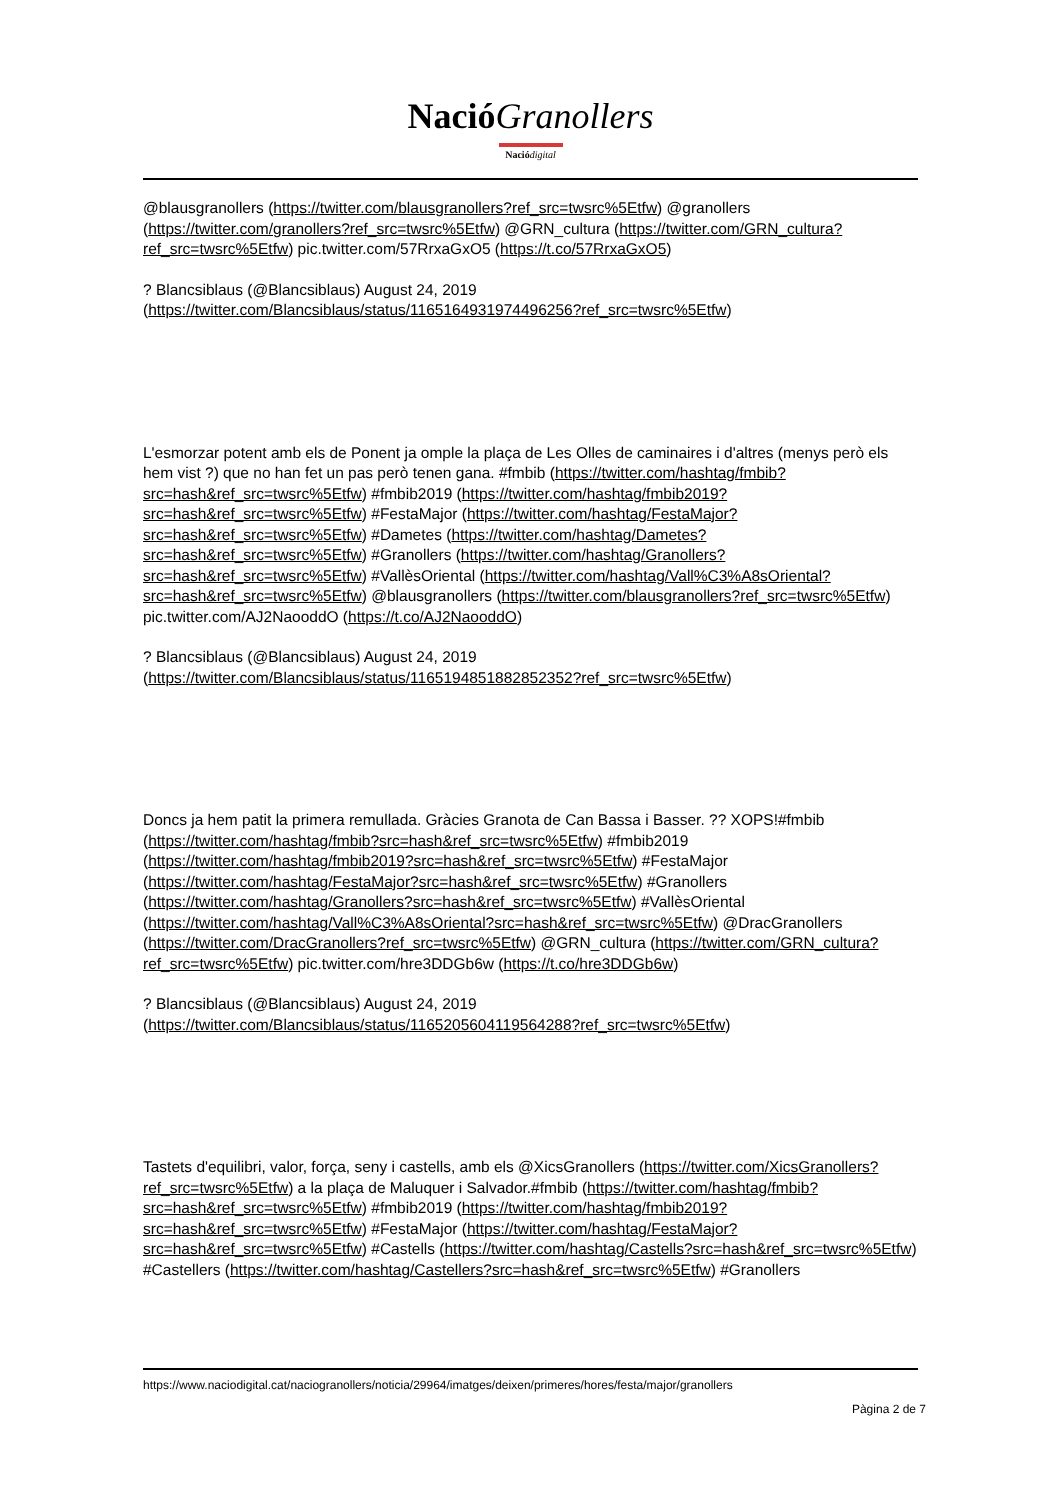Nació Granollers
Nació digital
@blausgranollers (https://twitter.com/blausgranollers?ref_src=twsrc%5Etfw) @granollers (https://twitter.com/granollers?ref_src=twsrc%5Etfw) @GRN_cultura (https://twitter.com/GRN_cultura?ref_src=twsrc%5Etfw) pic.twitter.com/57RrxaGxO5 (https://t.co/57RrxaGxO5)
? Blancsiblaus (@Blancsiblaus) August 24, 2019 (https://twitter.com/Blancsiblaus/status/1165164931974496256?ref_src=twsrc%5Etfw)
L'esmorzar potent amb els de Ponent ja omple la plaça de Les Olles de caminaires i d'altres (menys però els hem vist ?) que no han fet un pas però tenen gana. #fmbib (https://twitter.com/hashtag/fmbib?src=hash&ref_src=twsrc%5Etfw) #fmbib2019 (https://twitter.com/hashtag/fmbib2019?src=hash&ref_src=twsrc%5Etfw) #FestaMajor (https://twitter.com/hashtag/FestaMajor?src=hash&ref_src=twsrc%5Etfw) #Dametes (https://twitter.com/hashtag/Dametes?src=hash&ref_src=twsrc%5Etfw) #Granollers (https://twitter.com/hashtag/Granollers?src=hash&ref_src=twsrc%5Etfw) #VallèsOriental (https://twitter.com/hashtag/Vall%C3%A8sOriental?src=hash&ref_src=twsrc%5Etfw) @blausgranollers (https://twitter.com/blausgranollers?ref_src=twsrc%5Etfw) pic.twitter.com/AJ2NaooddO (https://t.co/AJ2NaooddO)
? Blancsiblaus (@Blancsiblaus) August 24, 2019 (https://twitter.com/Blancsiblaus/status/1165194851882852352?ref_src=twsrc%5Etfw)
Doncs ja hem patit la primera remullada. Gràcies Granota de Can Bassa i Basser. ?? XOPS!#fmbib (https://twitter.com/hashtag/fmbib?src=hash&ref_src=twsrc%5Etfw) #fmbib2019 (https://twitter.com/hashtag/fmbib2019?src=hash&ref_src=twsrc%5Etfw) #FestaMajor (https://twitter.com/hashtag/FestaMajor?src=hash&ref_src=twsrc%5Etfw) #Granollers (https://twitter.com/hashtag/Granollers?src=hash&ref_src=twsrc%5Etfw) #VallèsOriental (https://twitter.com/hashtag/Vall%C3%A8sOriental?src=hash&ref_src=twsrc%5Etfw) @DracGranollers (https://twitter.com/DracGranollers?ref_src=twsrc%5Etfw) @GRN_cultura (https://twitter.com/GRN_cultura?ref_src=twsrc%5Etfw) pic.twitter.com/hre3DDGb6w (https://t.co/hre3DDGb6w)
? Blancsiblaus (@Blancsiblaus) August 24, 2019 (https://twitter.com/Blancsiblaus/status/1165205604119564288?ref_src=twsrc%5Etfw)
Tastets d'equilibri, valor, força, seny i castells, amb els @XicsGranollers (https://twitter.com/XicsGranollers?ref_src=twsrc%5Etfw) a la plaça de Maluquer i Salvador.#fmbib (https://twitter.com/hashtag/fmbib?src=hash&ref_src=twsrc%5Etfw) #fmbib2019 (https://twitter.com/hashtag/fmbib2019?src=hash&ref_src=twsrc%5Etfw) #FestaMajor (https://twitter.com/hashtag/FestaMajor?src=hash&ref_src=twsrc%5Etfw) #Castells (https://twitter.com/hashtag/Castells?src=hash&ref_src=twsrc%5Etfw) #Castellers (https://twitter.com/hashtag/Castellers?src=hash&ref_src=twsrc%5Etfw) #Granollers
https://www.naciodigital.cat/naciogranollers/noticia/29964/imatges/deixen/primeres/hores/festa/major/granollers
Pàgina 2 de 7